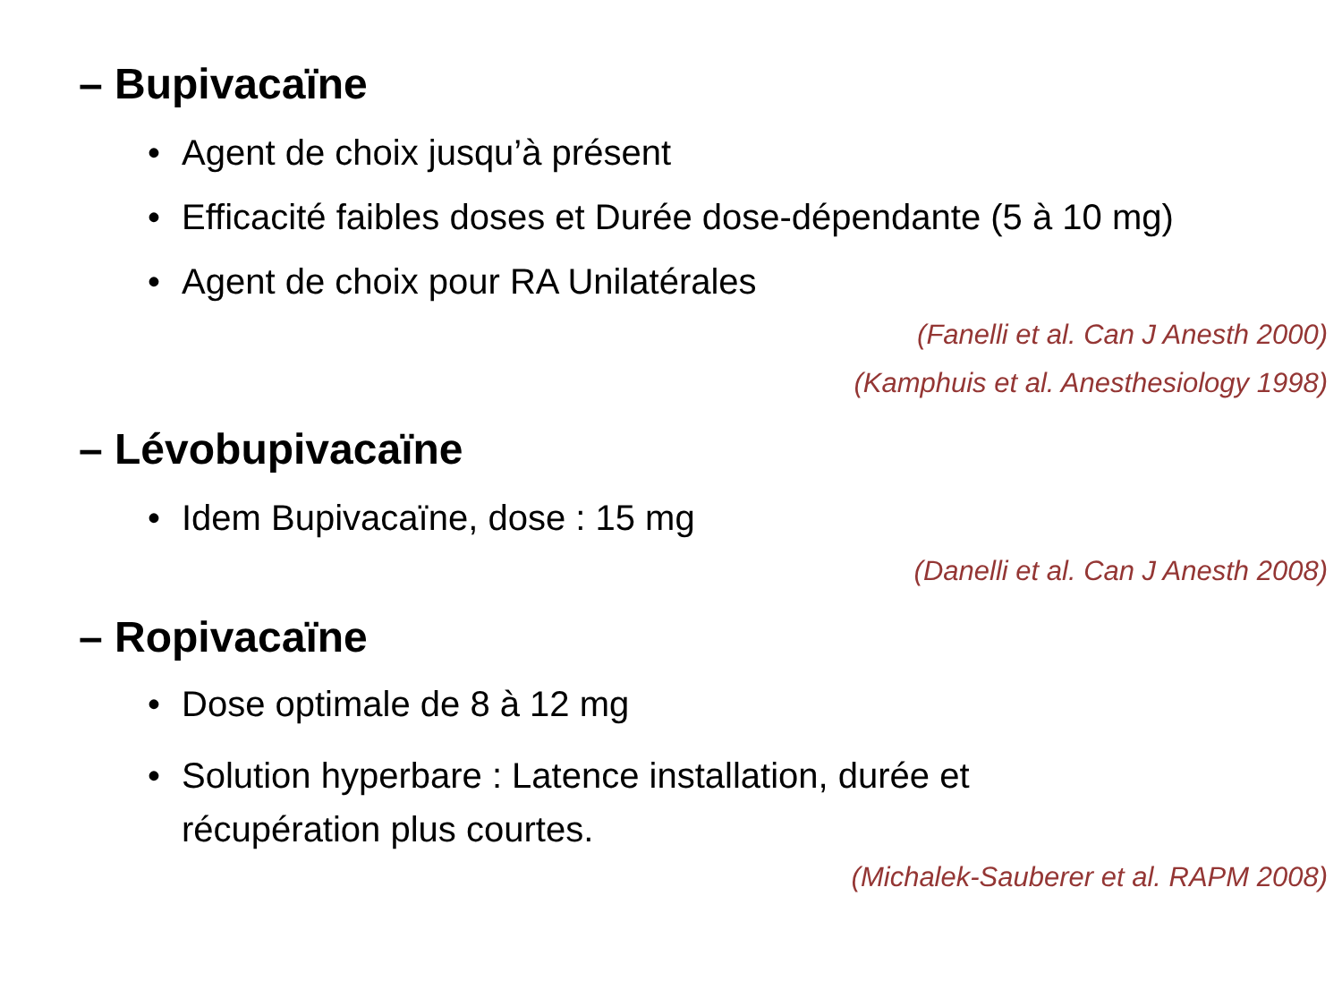– Bupivacaïne
• Agent de choix jusqu’à présent
• Efficacité faibles doses et Durée dose-dépendante (5 à 10 mg)
• Agent de choix pour RA Unilatérales
(Fanelli et al. Can J Anesth 2000)
(Kamphuis et al. Anesthesiology 1998)
– Lévobupivacaïne
• Idem Bupivacaïne, dose : 15 mg
(Danelli et al. Can J Anesth 2008)
– Ropivacaïne
• Dose optimale de 8 à 12 mg
• Solution hyperbare : Latence installation, durée et
récupération plus courtes.
(Michalek-Sauberer et al. RAPM 2008)